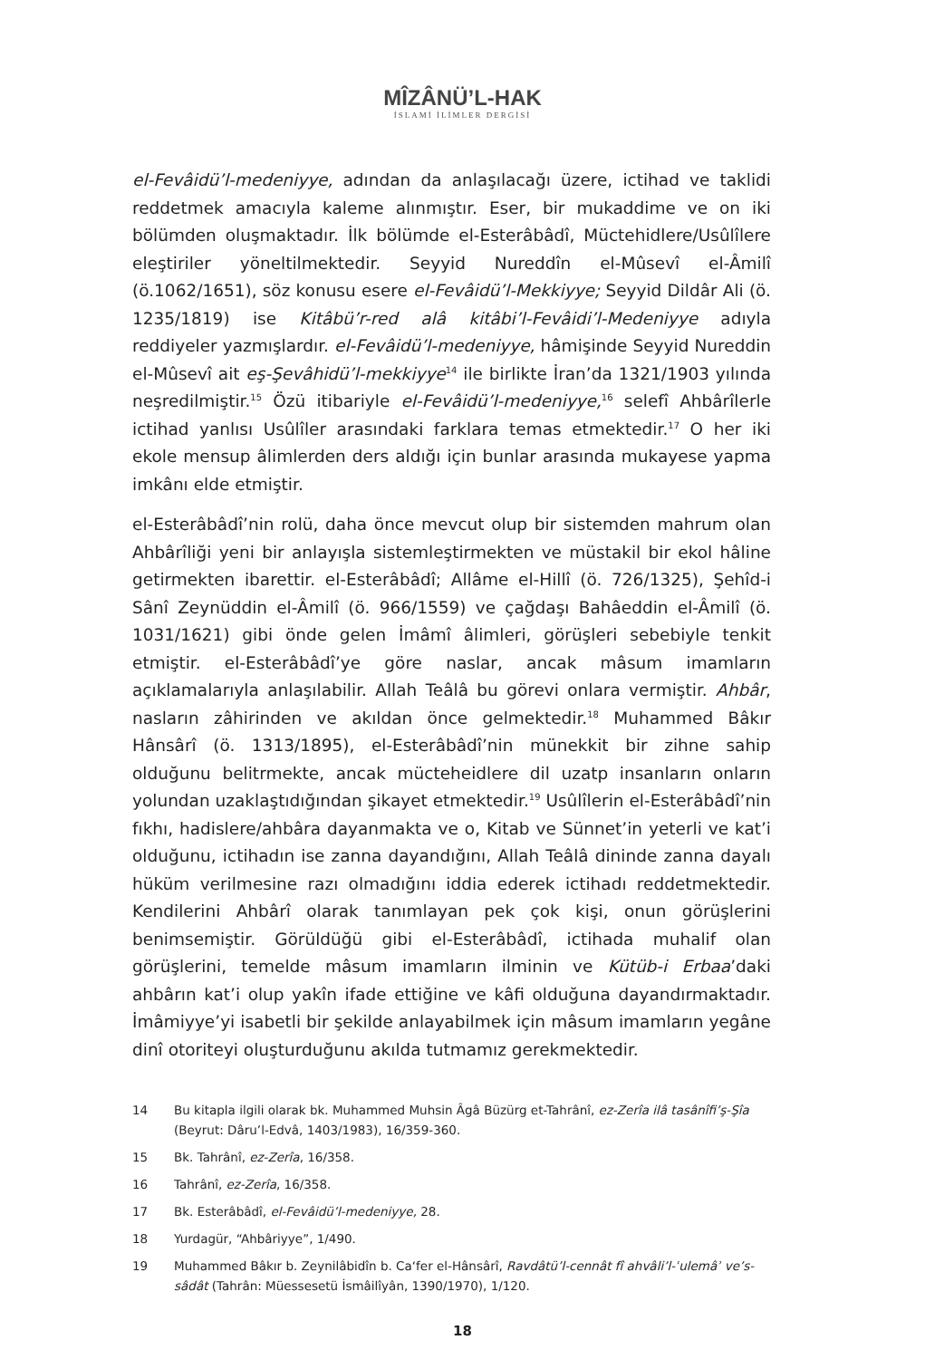MÎZÂNÜ’L-HAK
İSLAMİ İLİMLER DERGİSİ
el-Fevâidü’l-medeniyye, adından da anlaşılacağı üzere, ictihad ve taklidi reddetmek amacıyla kaleme alınmıştır. Eser, bir mukaddime ve on iki bölümden oluşmaktadır. İlk bölümde el-Esterâbâdî, Müctehidlere/Usûlîlere eleştiriler yöneltilmektedir. Seyyid Nureddîn el-Mûsevî el-Âmilî (ö.1062/1651), söz konusu esere el-Fevâidü’l-Mekkiyye; Seyyid Dildâr Ali (ö. 1235/1819) ise Kitâbü’r-red alâ kitâbi’l-Fevâidi’l-Medeniyye adıyla reddiyeler yazmışlardır. el-Fevâidü’l-medeniyye, hâmişinde Seyyid Nureddin el-Mûsevî ait eş-Şevâhidü’l-mekkiyye<sup>14</sup> ile birlikte İran’da 1321/1903 yılında neşredilmiştir.<sup>15</sup> Özü itibariyle el-Fevâidü’l-medeniyye,<sup>16</sup> selefî Ahbârîlerle ictihad yanlısı Usûlîler arasındaki farklara temas etmektedir.<sup>17</sup> O her iki ekole mensup âlimlerden ders aldığı için bunlar arasında mukayese yapma imkânı elde etmiştir.
el-Esterâbâdî’nin rolü, daha önce mevcut olup bir sistemden mahrum olan Ahbârîliği yeni bir anlayışla sistemleştirmekten ve müstakil bir ekol hâline getirmekten ibarettir. el-Esterâbâdî; Allâme el-Hillî (ö. 726/1325), Şehîd-i Sânî Zeynüddin el-Âmilî (ö. 966/1559) ve çağdaşı Bahâeddin el-Âmilî (ö. 1031/1621) gibi önde gelen İmâmî âlimleri, görüşleri sebebiyle tenkit etmiştir. el-Esterâbâdî’ye göre naslar, ancak mâsum imamların açıklamalarıyla anlaşılabilir. Allah Teâlâ bu görevi onlara vermiştir. Ahbâr, nasların zâhirinden ve akıldan önce gelmektedir.<sup>18</sup> Muhammed Bâkır Hânsârî (ö. 1313/1895), el-Esterâbâdî’nin münekkit bir zihne sahip olduğunu belitrmekte, ancak mücteheidlere dil uzatp insanların onların yolundan uzaklaştıdığından şikayet etmektedir.<sup>19</sup> Usûlîlerin el-Esterâbâdî’nin fıkhı, hadislere/ahbâra dayanmakta ve o, Kitab ve Sünnet’in yeterli ve kat’i olduğunu, ictihadın ise zanna dayandığını, Allah Teâlâ dininde zanna dayalı hüküm verilmesine razı olmadığını iddia ederek ictihadı reddetmektedir. Kendilerini Ahbârî olarak tanımlayan pek çok kişi, onun görüşlerini benimsemiştir. Görüldüğü gibi el-Esterâbâdî, ictihada muhalif olan görüşlerini, temelde mâsum imamların ilminin ve Kütüb-i Erbaa’daki ahbârın kat’i olup yakîn ifade ettiğine ve kâfi olduğuna dayandırmaktadır. İmâmiyye’yi isabetli bir şekilde anlayabilmek için mâsum imamların yegâne dinî otoriteyi oluşturduğunu akılda tutmamız gerekmektedir.
14 Bu kitapla ilgili olarak bk. Muhammed Muhsin Âgâ Büzürg et-Tahrânî, ez-Zerîa ilâ tasânîfi’ş-Şîa (Beyrut: Dâru’l-Edvâ, 1403/1983), 16/359-360.
15 Bk. Tahrânî, ez-Zerîa, 16/358.
16 Tahrânî, ez-Zerîa, 16/358.
17 Bk. Esterâbâdî, el-Fevâidü’l-medeniyye, 28.
18 Yurdagür, “Ahbâriyye”, 1/490.
19 Muhammed Bâkır b. Zeynilâbidîn b. Ca‘fer el-Hânsârî, Ravdâtü’l-cennât fî ahvâli’l-ʿulemâʾ ve’s-sâdât (Tahrân: Müessesetü İsmâilîyân, 1390/1970), 1/120.
18